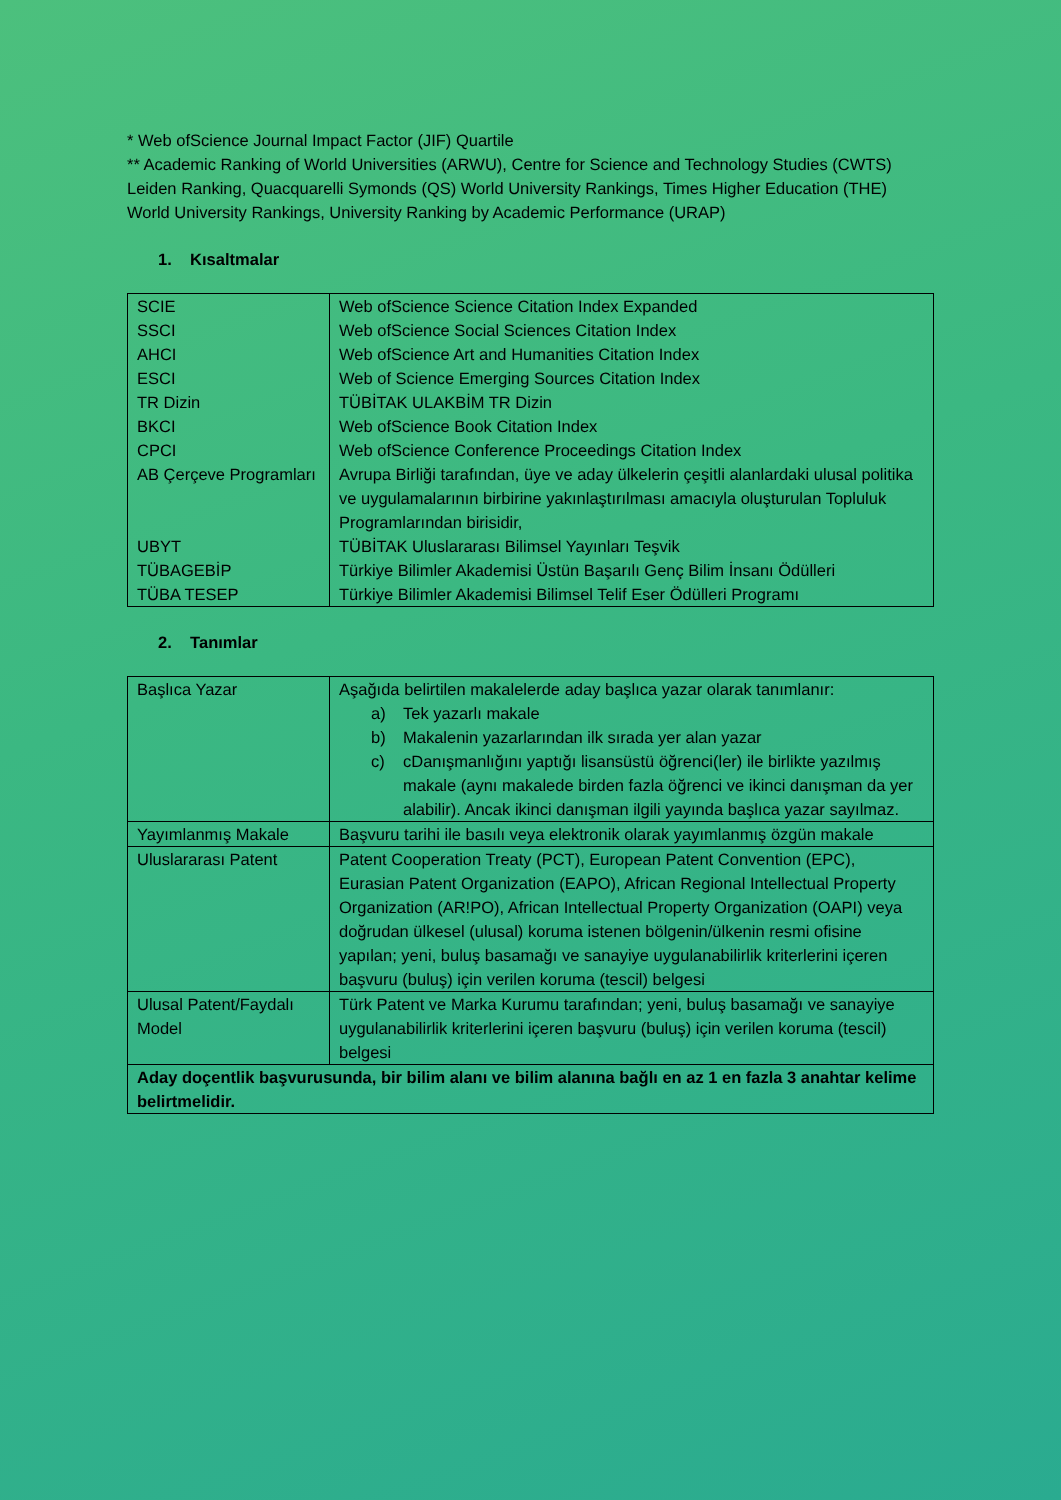* Web ofScience Journal Impact Factor (JIF) Quartile
** Academic Ranking of World Universities (ARWU), Centre for Science and Technology Studies (CWTS) Leiden Ranking, Quacquarelli Symonds (QS) World University Rankings, Times Higher Education (THE) World University Rankings, University Ranking by Academic Performance (URAP)
1. Kısaltmalar
| SCIE | Web ofScience Science Citation Index Expanded |
| SSCI | Web ofScience Social Sciences Citation Index |
| AHCI | Web ofScience Art and Humanities Citation Index |
| ESCI | Web of Science Emerging Sources Citation Index |
| TR Dizin | TÜBİTAK ULAKBİM TR Dizin |
| BKCI | Web ofScience Book Citation Index |
| CPCI | Web ofScience Conference Proceedings Citation Index |
| AB Çerçeve Programları | Avrupa Birliği tarafından, üye ve aday ülkelerin çeşitli alanlardaki ulusal politika ve uygulamalarının birbirine yakınlaştırılması amacıyla oluşturulan Topluluk Programlarından birisidir, |
| UBYT | TÜBİTAK Uluslararası Bilimsel Yayınları Teşvik |
| TÜBAGEBİP | Türkiye Bilimler Akademisi Üstün Başarılı Genç Bilim İnsanı Ödülleri |
| TÜBA TESEP | Türkiye Bilimler Akademisi Bilimsel Telif Eser Ödülleri Programı |
2. Tanımlar
| Başlıca Yazar | Aşağıda belirtilen makalelerde aday başlıca yazar olarak tanımlanır: a) Tek yazarlı makale b) Makalenin yazarlarından ilk sırada yer alan yazar c) cDanışmanlığını yaptığı lisansüstü öğrenci(ler) ile birlikte yazılmış makale (aynı makalede birden fazla öğrenci ve ikinci danışman da yer alabilir). Ancak ikinci danışman ilgili yayında başlıca yazar sayılmaz. |
| Yayımlanmış Makale | Başvuru tarihi ile basılı veya elektronik olarak yayımlanmış özgün makale |
| Uluslararası Patent | Patent Cooperation Treaty (PCT), European Patent Convention (EPC), Eurasian Patent Organization (EAPO), African Regional Intellectual Property Organization (AR!PO), African Intellectual Property Organization (OAPI) veya doğrudan ülkesel (ulusal) koruma istenen bölgenin/ülkenin resmi ofisine yapılan; yeni, buluş basamağı ve sanayiye uygulanabilirlik kriterlerini içeren başvuru (buluş) için verilen koruma (tescil) belgesi |
| Ulusal Patent/Faydalı Model | Türk Patent ve Marka Kurumu tarafından; yeni, buluş basamağı ve sanayiye uygulanabilirlik kriterlerini içeren başvuru (buluş) için verilen koruma (tescil) belgesi |
| Aday doçentlik başvurusunda, bir bilim alanı ve bilim alanına bağlı en az 1 en fazla 3 anahtar kelime belirtmelidir. | |